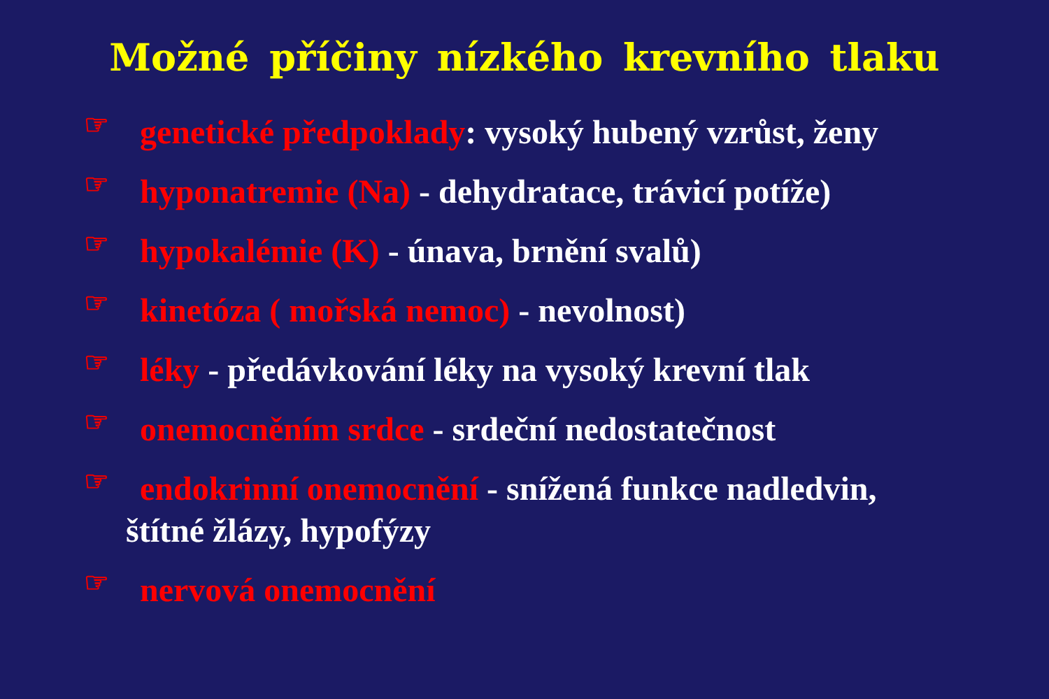Možné příčiny nízkého krevního tlaku
☞ genetické předpoklady: vysoký hubený vzrůst, ženy
☞ hyponatremie (Na) - dehydratace, trávicí potíže)
☞ hypokalémie (K) - únava, brnění svalů)
☞ kinetóza ( mořská nemoc) - nevolnost)
☞ léky - předávkování léky na vysoký krevní tlak
☞ onemocněním srdce - srdeční nedostatečnost
☞ endokrinní onemocnění - snížená funkce nadledvin,
štítné žlázy, hypofýzy
☞ nervová onemocnění